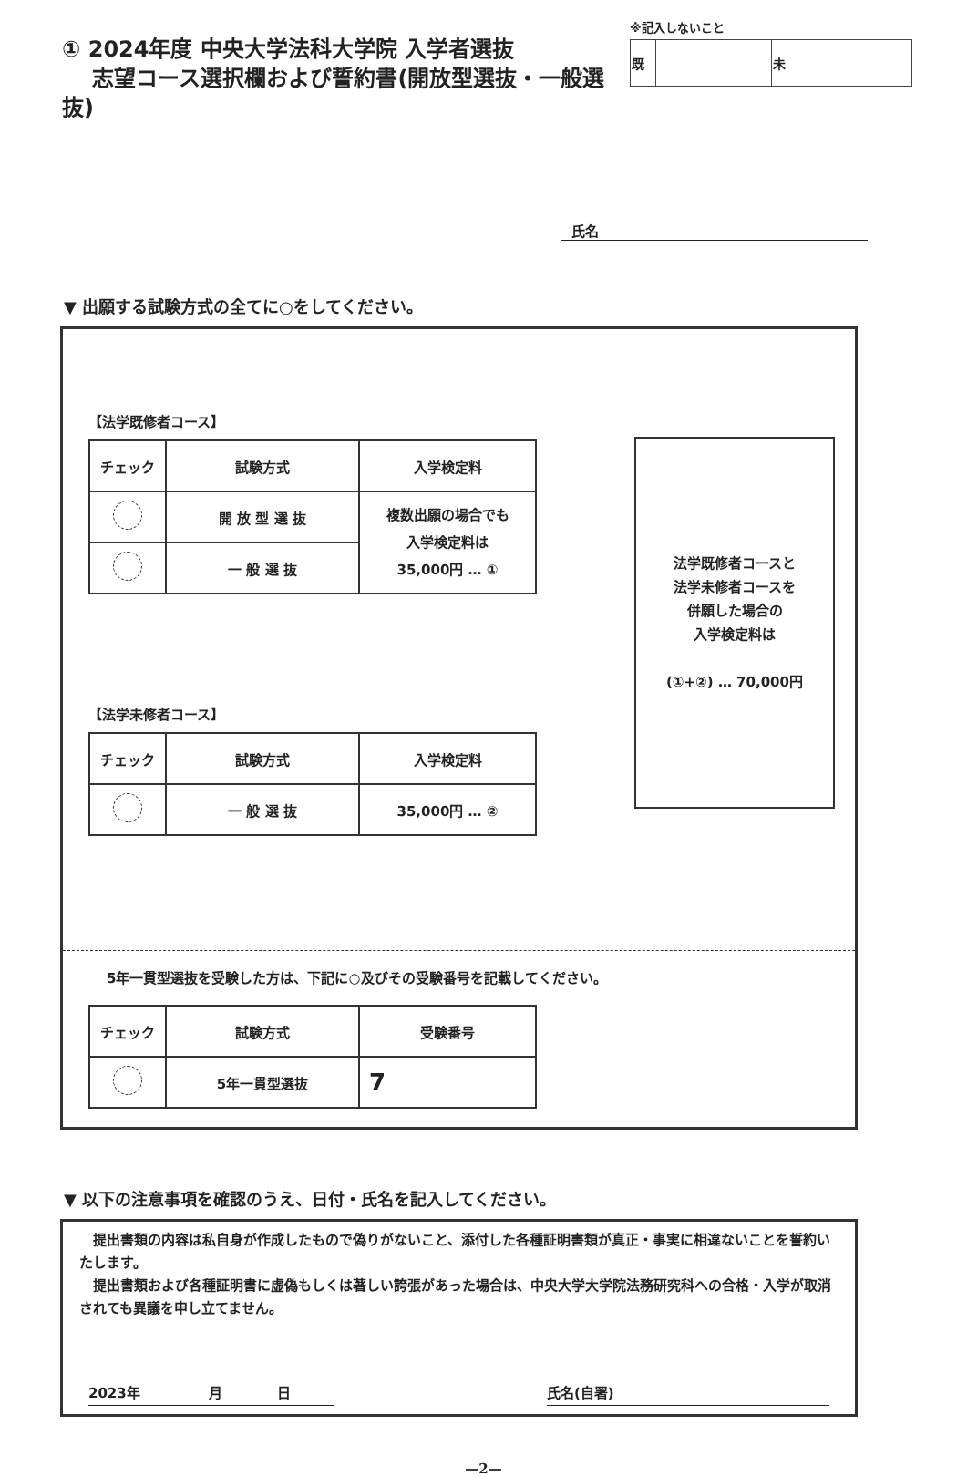① 2024年度 中央大学法科大学院 入学者選抜
志望コース選択欄および誓約書(開放型選抜・一般選抜)
※記入しないこと
| 既 | | 未 | |
氏名
▼ 出願する試験方式の全てに○をしてください。
【法学既修者コース】
| チェック | 試験方式 | 入学検定料 |
| --- | --- | --- |
| | 開 放 型 選 抜 | 複数出願の場合でも 入学検定料は 35,000円 … ① |
| | 一 般 選 抜 | |
【法学未修者コース】
| チェック | 試験方式 | 入学検定料 |
| --- | --- | --- |
| | 一 般 選 抜 | 35,000円 … ② |
法学既修者コースと
法学未修者コースを
併願した場合の
入学検定料は
(①+②) … 70,000円
5年一貫型選抜を受験した方は、下記に○及びその受験番号を記載してください。
| チェック | 試験方式 | 受験番号 |
| --- | --- | --- |
| | 5年一貫型選抜 | 7 |
▼ 以下の注意事項を確認のうえ、日付・氏名を記入してください。
　提出書類の内容は私自身が作成したもので偽りがないこと、添付した各種証明書類が真正・事実に相違ないことを誓約いたします。
　提出書類および各種証明書に虚偽もしくは著しい誇張があった場合は、中央大学大学院法務研究科への合格・入学が取消されても異議を申し立てません。
2023年　　　　　月　　　　日 氏名(自署)
—2—